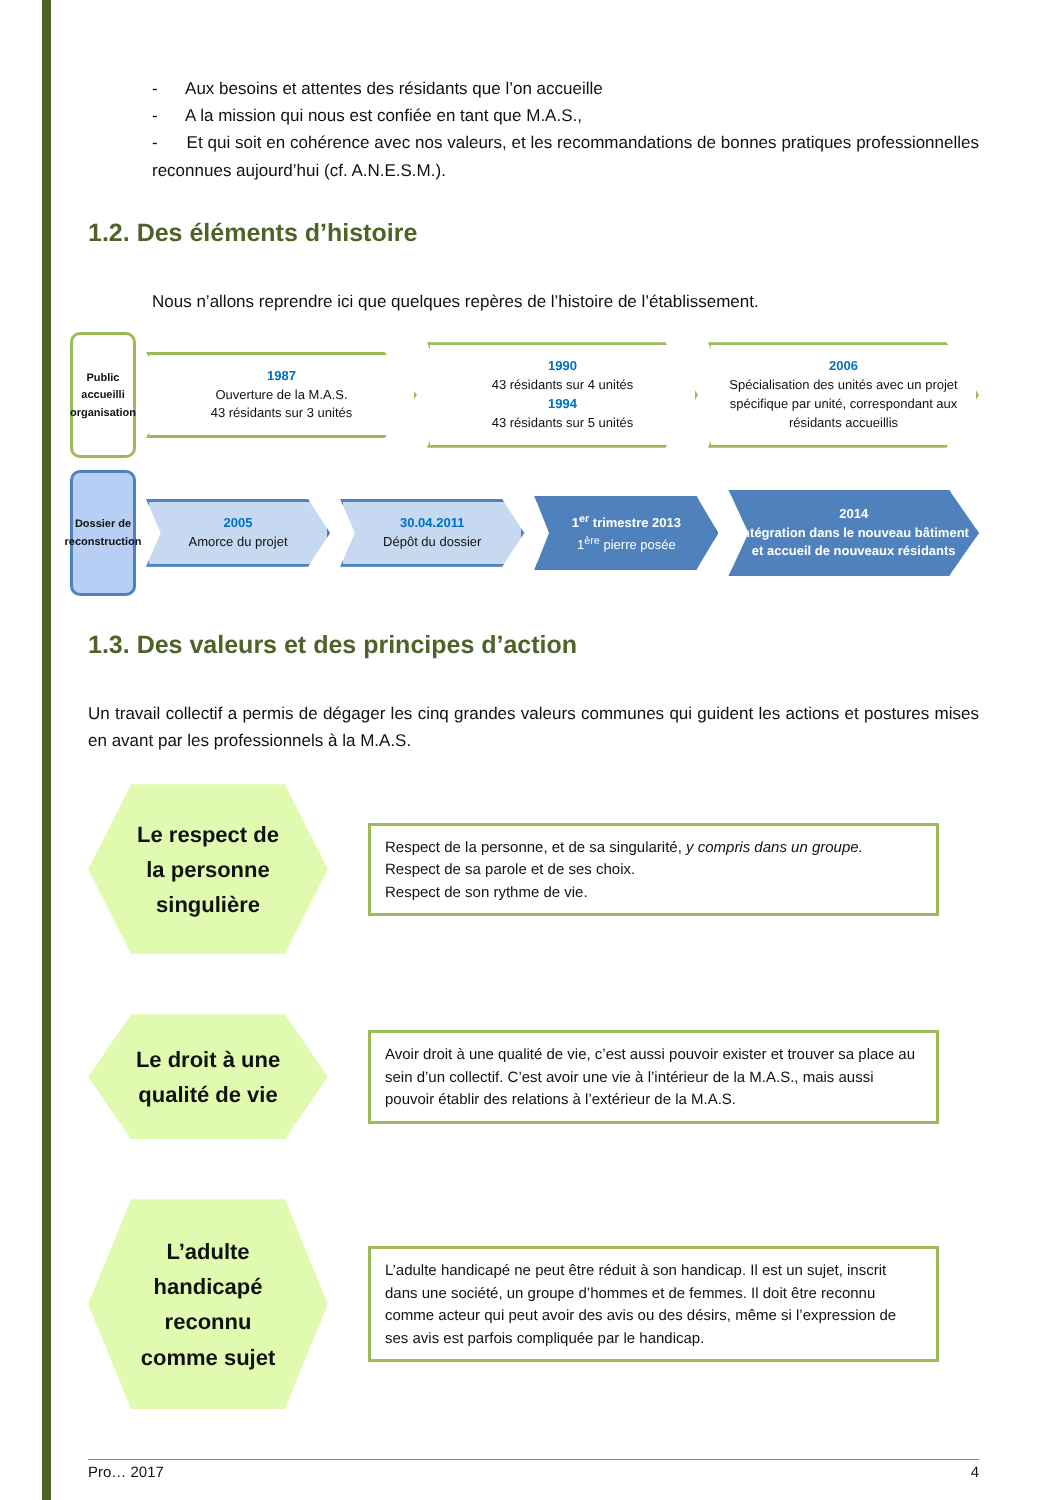- Aux besoins et attentes des résidants que l’on accueille
- A la mission qui nous est confiée en tant que M.A.S.,
- Et qui soit en cohérence avec nos valeurs, et les recommandations de bonnes pratiques professionnelles reconnues aujourd’hui (cf. A.N.E.S.M.).
1.2. Des éléments d’histoire
Nous n’allons reprendre ici que quelques repères de l’histoire de l’établissement.
Public accueilli organisation
1987
Ouverture de la M.A.S.
43 résidants sur 3 unités
1990
43 résidants sur 4 unités
1994
43 résidants sur 5 unités
2006
Spécialisation des unités avec un projet spécifique par unité, correspondant aux résidants accueillis
Dossier de reconstruction
2005
Amorce du projet
30.04.2011
Dépôt du dossier
1<sup>er</sup> trimestre 2013
1<sup>ère</sup> pierre posée
2014
Intégration dans le nouveau bâtiment et accueil de nouveaux résidants
1.3. Des valeurs et des principes d’action
Un travail collectif a permis de dégager les cinq grandes valeurs communes qui guident les actions et postures mises en avant par les professionnels à la M.A.S.
Le respect de
la personne
singulière
Respect de la personne, et de sa singularité, y compris dans un groupe.
Respect de sa parole et de ses choix.
Respect de son rythme de vie.
Le droit à une
qualité de vie
Avoir droit à une qualité de vie, c’est aussi pouvoir exister et trouver sa place au sein d’un collectif. C’est avoir une vie à l’intérieur de la M.A.S., mais aussi pouvoir établir des relations à l’extérieur de la M.A.S.
L’adulte
handicapé
reconnu
comme sujet
L’adulte handicapé ne peut être réduit à son handicap. Il est un sujet, inscrit dans une société, un groupe d’hommes et de femmes. Il doit être reconnu comme acteur qui peut avoir des avis ou des désirs, même si l’expression de ses avis est parfois compliquée par le handicap.
Pro… 2017 4